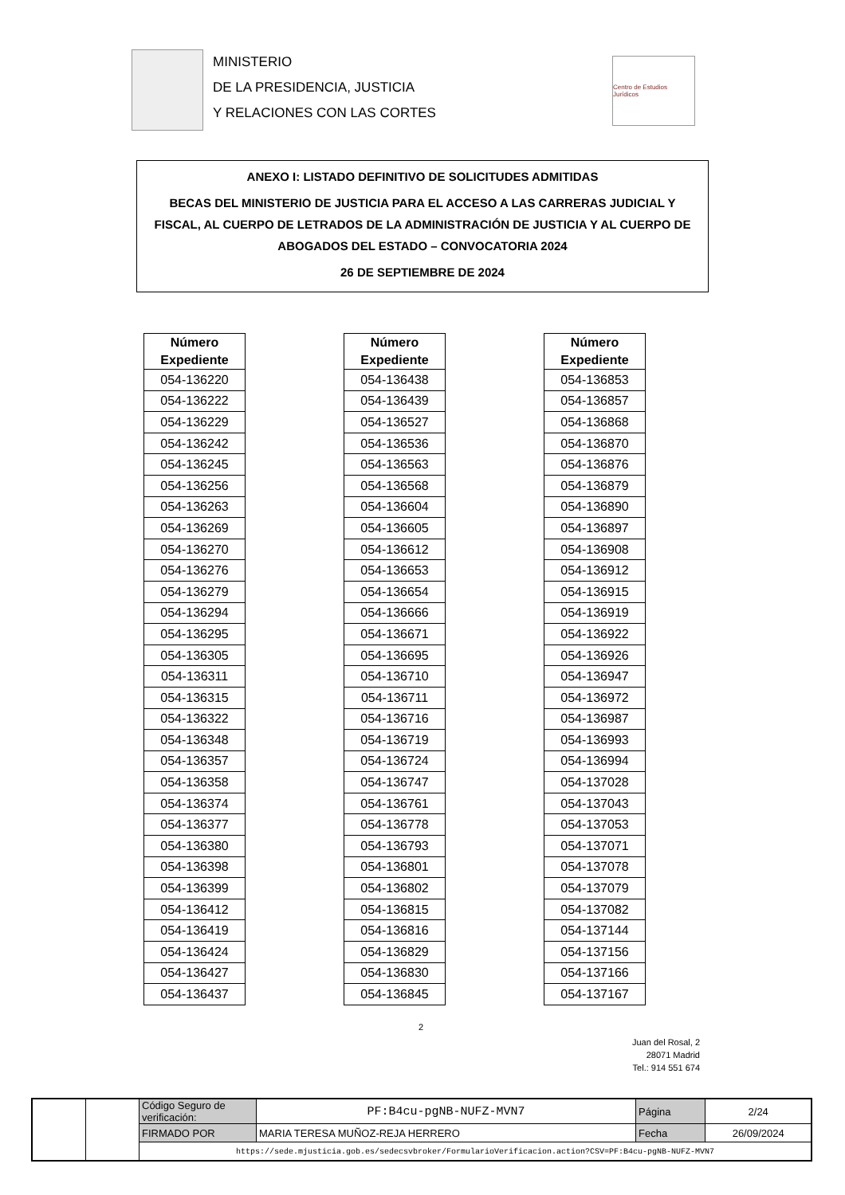MINISTERIO
DE LA PRESIDENCIA, JUSTICIA
Y RELACIONES CON LAS CORTES
Centro de Estudios Jurídicos
ANEXO I: LISTADO DEFINITIVO DE SOLICITUDES ADMITIDAS
BECAS DEL MINISTERIO DE JUSTICIA PARA EL ACCESO A LAS CARRERAS JUDICIAL Y FISCAL, AL CUERPO DE LETRADOS DE LA ADMINISTRACIÓN DE JUSTICIA Y AL CUERPO DE ABOGADOS DEL ESTADO – CONVOCATORIA 2024
26 DE SEPTIEMBRE DE 2024
| Número Expediente |
| --- |
| 054-136220 |
| 054-136222 |
| 054-136229 |
| 054-136242 |
| 054-136245 |
| 054-136256 |
| 054-136263 |
| 054-136269 |
| 054-136270 |
| 054-136276 |
| 054-136279 |
| 054-136294 |
| 054-136295 |
| 054-136305 |
| 054-136311 |
| 054-136315 |
| 054-136322 |
| 054-136348 |
| 054-136357 |
| 054-136358 |
| 054-136374 |
| 054-136377 |
| 054-136380 |
| 054-136398 |
| 054-136399 |
| 054-136412 |
| 054-136419 |
| 054-136424 |
| 054-136427 |
| 054-136437 |
| Número Expediente |
| --- |
| 054-136438 |
| 054-136439 |
| 054-136527 |
| 054-136536 |
| 054-136563 |
| 054-136568 |
| 054-136604 |
| 054-136605 |
| 054-136612 |
| 054-136653 |
| 054-136654 |
| 054-136666 |
| 054-136671 |
| 054-136695 |
| 054-136710 |
| 054-136711 |
| 054-136716 |
| 054-136719 |
| 054-136724 |
| 054-136747 |
| 054-136761 |
| 054-136778 |
| 054-136793 |
| 054-136801 |
| 054-136802 |
| 054-136815 |
| 054-136816 |
| 054-136829 |
| 054-136830 |
| 054-136845 |
| Número Expediente |
| --- |
| 054-136853 |
| 054-136857 |
| 054-136868 |
| 054-136870 |
| 054-136876 |
| 054-136879 |
| 054-136890 |
| 054-136897 |
| 054-136908 |
| 054-136912 |
| 054-136915 |
| 054-136919 |
| 054-136922 |
| 054-136926 |
| 054-136947 |
| 054-136972 |
| 054-136987 |
| 054-136993 |
| 054-136994 |
| 054-137028 |
| 054-137043 |
| 054-137053 |
| 054-137071 |
| 054-137078 |
| 054-137079 |
| 054-137082 |
| 054-137144 |
| 054-137156 |
| 054-137166 |
| 054-137167 |
2
Juan del Rosal, 2
28071 Madrid
Tel.: 914 551 674
| | | Código Seguro de verificación: | PF:B4cu-pgNB-NUFZ-MVN7 | Página | 2/24 |
| | | FIRMADO POR | MARIA TERESA MUÑOZ-REJA HERRERO | Fecha | 26/09/2024 |
| | | https://sede.mjusticia.gob.es/sedecsvbroker/FormularioVerificacion.action?CSV=PF:B4cu-pgNB-NUFZ-MVN7 | | | |